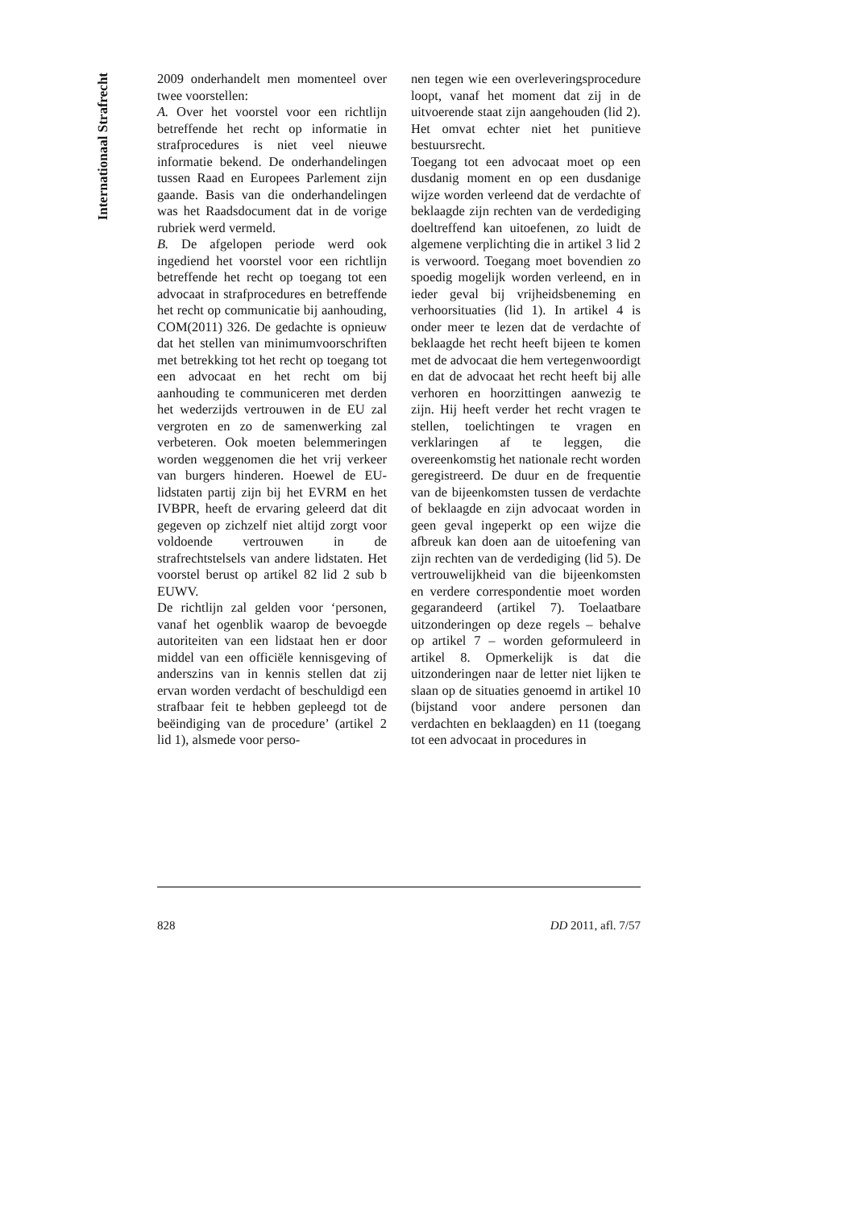Internationaal Strafrecht
2009 onderhandelt men momenteel over twee voorstellen:
A. Over het voorstel voor een richtlijn betreffende het recht op informatie in strafprocedures is niet veel nieuwe informatie bekend. De onderhandelingen tussen Raad en Europees Parlement zijn gaande. Basis van die onderhandelingen was het Raadsdocument dat in de vorige rubriek werd vermeld.
B. De afgelopen periode werd ook ingediend het voorstel voor een richtlijn betreffende het recht op toegang tot een advocaat in strafprocedures en betreffende het recht op communicatie bij aanhouding, COM(2011) 326. De gedachte is opnieuw dat het stellen van minimumvoorschriften met betrekking tot het recht op toegang tot een advocaat en het recht om bij aanhouding te communiceren met derden het wederzijds vertrouwen in de EU zal vergroten en zo de samenwerking zal verbeteren. Ook moeten belemmeringen worden weggenomen die het vrij verkeer van burgers hinderen. Hoewel de EU-lidstaten partij zijn bij het EVRM en het IVBPR, heeft de ervaring geleerd dat dit gegeven op zichzelf niet altijd zorgt voor voldoende vertrouwen in de strafrechtstelsels van andere lidstaten. Het voorstel berust op artikel 82 lid 2 sub b EUWV.
De richtlijn zal gelden voor ‘personen, vanaf het ogenblik waarop de bevoegde autoriteiten van een lidstaat hen er door middel van een officiële kennisgeving of anderszins van in kennis stellen dat zij ervan worden verdacht of beschuldigd een strafbaar feit te hebben gepleegd tot de beëindiging van de procedure’ (artikel 2 lid 1), alsmede voor perso-
nen tegen wie een overleveringsprocedure loopt, vanaf het moment dat zij in de uitvoerende staat zijn aangehouden (lid 2). Het omvat echter niet het punitieve bestuursrecht.
Toegang tot een advocaat moet op een dusdanig moment en op een dusdanige wijze worden verleend dat de verdachte of beklaagde zijn rechten van de verdediging doeltreffend kan uitoefenen, zo luidt de algemene verplichting die in artikel 3 lid 2 is verwoord. Toegang moet bovendien zo spoedig mogelijk worden verleend, en in ieder geval bij vrijheidsbeneming en verhoorsituaties (lid 1). In artikel 4 is onder meer te lezen dat de verdachte of beklaagde het recht heeft bijeen te komen met de advocaat die hem vertegenwoordigt en dat de advocaat het recht heeft bij alle verhoren en hoorzittingen aanwezig te zijn. Hij heeft verder het recht vragen te stellen, toelichtingen te vragen en verklaringen af te leggen, die overeenkomstig het nationale recht worden geregistreerd. De duur en de frequentie van de bijeenkomsten tussen de verdachte of beklaagde en zijn advocaat worden in geen geval ingeperkt op een wijze die afbreuk kan doen aan de uitoefening van zijn rechten van de verdediging (lid 5). De vertrouwelijkheid van die bijeenkomsten en verdere correspondentie moet worden gegarandeerd (artikel 7). Toelaatbare uitzonderingen op deze regels – behalve op artikel 7 – worden geformuleerd in artikel 8. Opmerkelijk is dat die uitzonderingen naar de letter niet lijken te slaan op de situaties genoemd in artikel 10 (bijstand voor andere personen dan verdachten en beklaagden) en 11 (toegang tot een advocaat in procedures in
828 DD 2011, afl. 7/57